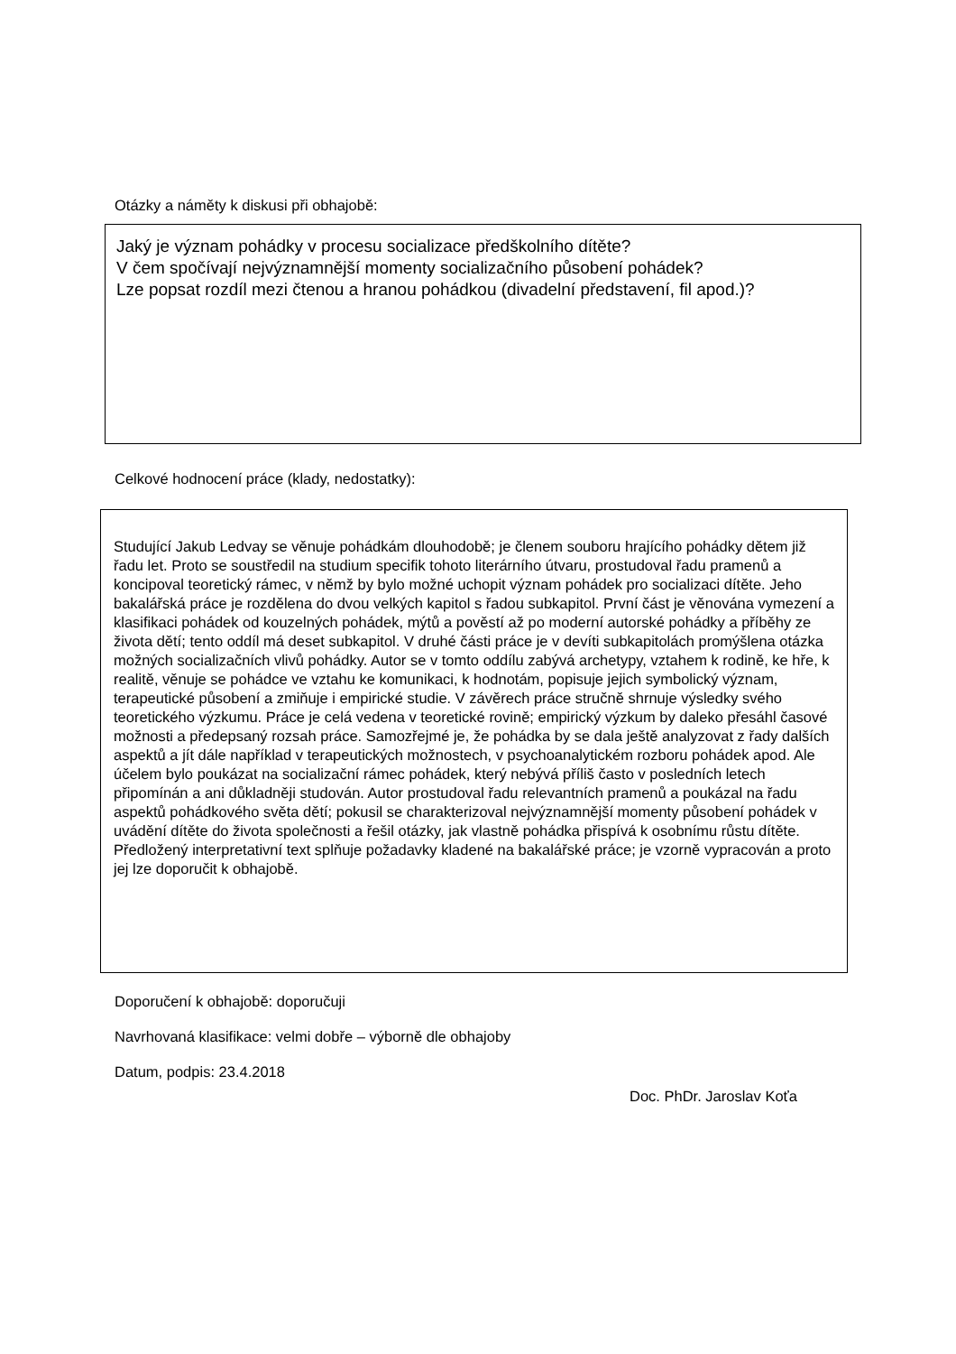Otázky a náměty k diskusi při obhajobě:
Jaký je význam pohádky v procesu socializace předškolního dítěte?
V čem spočívají nejvýznamnější momenty socializačního působení pohádek?
Lze popsat rozdíl mezi čtenou a hranou pohádkou (divadelní představení, fil apod.)?
Celkové hodnocení práce (klady, nedostatky):
Studující Jakub Ledvay se věnuje pohádkám dlouhodobě; je členem souboru hrajícího pohádky dětem již řadu let. Proto se soustředil na studium specifik tohoto literárního útvaru, prostudoval řadu pramenů a koncipoval teoretický rámec, v němž by bylo možné uchopit význam pohádek pro socializaci dítěte. Jeho bakalářská práce je rozdělena do dvou velkých kapitol s řadou subkapitol. První část je věnována vymezení a klasifikaci pohádek od kouzelných pohádek, mýtů a pověstí až po moderní autorské pohádky a příběhy ze života dětí; tento oddíl má deset subkapitol. V druhé části práce je v devíti subkapitolách promýšlena otázka možných socializačních vlivů pohádky. Autor se v tomto oddílu zabývá archetypy, vztahem k rodině, ke hře, k realitě, věnuje se pohádce ve vztahu ke komunikaci, k hodnotám, popisuje jejich symbolický význam, terapeutické působení a zmiňuje i empirické studie. V závěrech práce stručně shrnuje výsledky svého teoretického výzkumu. Práce je celá vedena v teoretické rovině; empirický výzkum by daleko přesáhl časové možnosti a předepsaný rozsah práce. Samozřejmé je, že pohádka by se dala ještě analyzovat z řady dalších aspektů a jít dále například v terapeutických možnostech, v psychoanalytickém rozboru pohádek apod. Ale účelem bylo poukázat na socializační rámec pohádek, který nebývá příliš často v posledních letech připomínán a ani důkladněji studován. Autor prostudoval řadu relevantních pramenů a poukázal na řadu aspektů pohádkového světa dětí; pokusil se charakterizoval nejvýznamnější momenty působení pohádek v uvádění dítěte do života společnosti a řešil otázky, jak vlastně pohádka přispívá k osobnímu růstu dítěte. Předložený interpretativní text splňuje požadavky kladené na bakalářské práce; je vzorně vypracován a proto jej lze doporučit k obhajobě.
Doporučení k obhajobě: doporučuji
Navrhovaná klasifikace: velmi dobře – výborně dle obhajoby
Datum, podpis: 23.4.2018
Doc. PhDr. Jaroslav Koťa